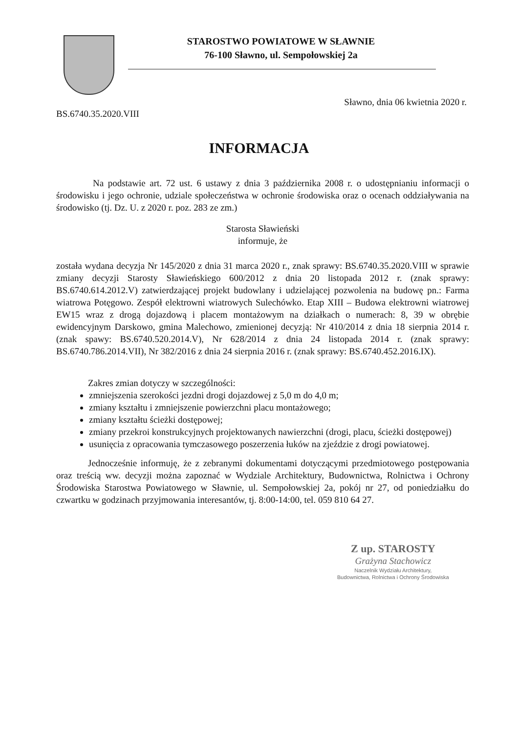STAROSTWO POWIATOWE W SŁAWNIE
76-100 Sławno, ul. Sempołowskiej 2a
Sławno, dnia 06 kwietnia 2020 r.
BS.6740.35.2020.VIII
INFORMACJA
Na podstawie art. 72 ust. 6 ustawy z dnia 3 października 2008 r. o udostępnianiu informacji o środowisku i jego ochronie, udziale społeczeństwa w ochronie środowiska oraz o ocenach oddziaływania na środowisko (tj. Dz. U. z 2020 r. poz. 283 ze zm.)
Starosta Sławieński
informuje, że
została wydana decyzja Nr 145/2020 z dnia 31 marca 2020 r., znak sprawy: BS.6740.35.2020.VIII w sprawie zmiany decyzji Starosty Sławieńskiego 600/2012 z dnia 20 listopada 2012 r. (znak sprawy: BS.6740.614.2012.V) zatwierdzającej projekt budowlany i udzielającej pozwolenia na budowę pn.: Farma wiatrowa Potęgowo. Zespół elektrowni wiatrowych Sulechówko. Etap XIII – Budowa elektrowni wiatrowej EW15 wraz z drogą dojazdową i placem montażowym na działkach o numerach: 8, 39 w obrębie ewidencyjnym Darskowo, gmina Malechowo, zmienionej decyzją: Nr 410/2014 z dnia 18 sierpnia 2014 r. (znak spawy: BS.6740.520.2014.V), Nr 628/2014 z dnia 24 listopada 2014 r. (znak sprawy: BS.6740.786.2014.VII), Nr 382/2016 z dnia 24 sierpnia 2016 r. (znak sprawy: BS.6740.452.2016.IX).
Zakres zmian dotyczy w szczególności:
zmniejszenia szerokości jezdni drogi dojazdowej z 5,0 m do 4,0 m;
zmiany kształtu i zmniejszenie powierzchni placu montażowego;
zmiany kształtu ścieżki dostępowej;
zmiany przekroi konstrukcyjnych projektowanych nawierzchni (drogi, placu, ścieżki dostępowej)
usunięcia z opracowania tymczasowego poszerzenia łuków na zjeździe z drogi powiatowej.
Jednocześnie informuję, że z zebranymi dokumentami dotyczącymi przedmiotowego postępowania oraz treścią ww. decyzji można zapoznać w Wydziale Architektury, Budownictwa, Rolnictwa i Ochrony Środowiska Starostwa Powiatowego w Sławnie, ul. Sempołowskiej 2a, pokój nr 27, od poniedziałku do czwartku w godzinach przyjmowania interesantów, tj. 8:00-14:00, tel. 059 810 64 27.
Z up. STAROSTY
Grażyna Stachowicz
Naczelnik Wydziału Architektury,
Budownictwa, Rolnictwa i Ochrony Środowiska